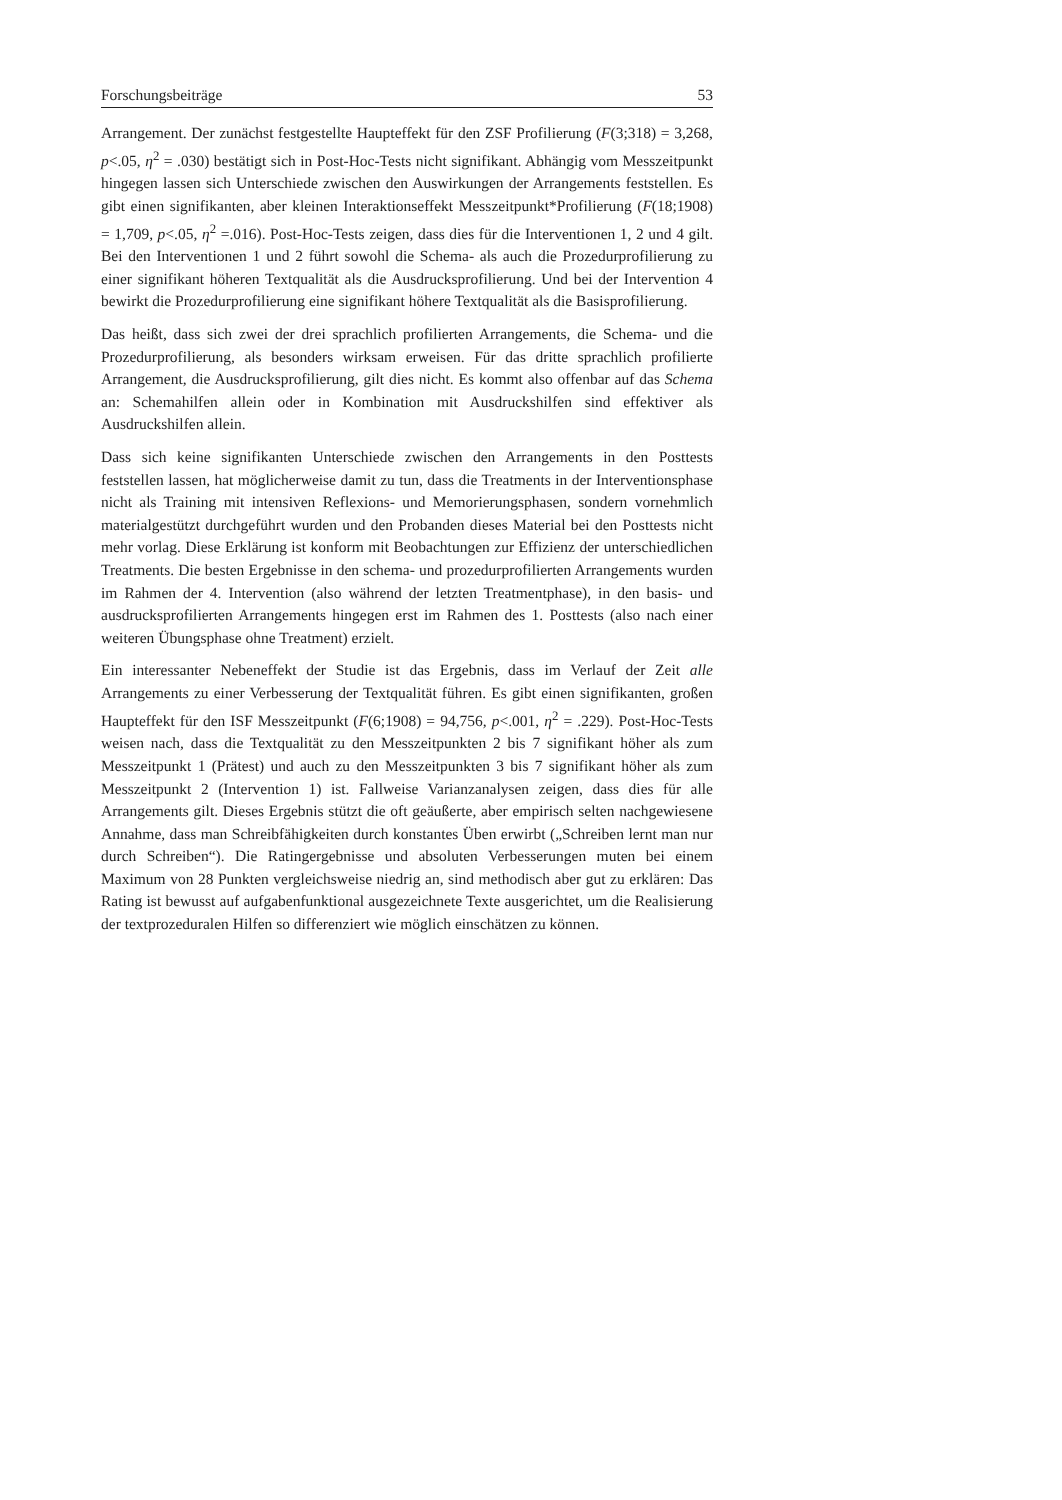Forschungsbeiträge 53
Arrangement. Der zunächst festgestellte Haupteffekt für den ZSF Profilierung (F(3;318) = 3,268, p<.05, η<sup>2</sup> = .030) bestätigt sich in Post-Hoc-Tests nicht signifikant. Abhängig vom Messzeitpunkt hingegen lassen sich Unterschiede zwischen den Auswirkungen der Arrangements feststellen. Es gibt einen signifikanten, aber kleinen Interaktionseffekt Messzeitpunkt*Profilierung (F(18;1908) = 1,709, p<.05, η<sup>2</sup> =.016). Post-Hoc-Tests zeigen, dass dies für die Interventionen 1, 2 und 4 gilt. Bei den Interventionen 1 und 2 führt sowohl die Schema- als auch die Prozedurprofilierung zu einer signifikant höheren Textqualität als die Ausdrucksprofilierung. Und bei der Intervention 4 bewirkt die Prozedurprofilierung eine signifikant höhere Textqualität als die Basisprofilierung.
Das heißt, dass sich zwei der drei sprachlich profilierten Arrangements, die Schema- und die Prozedurprofilierung, als besonders wirksam erweisen. Für das dritte sprachlich profilierte Arrangement, die Ausdrucksprofilierung, gilt dies nicht. Es kommt also offenbar auf das Schema an: Schemahilfen allein oder in Kombination mit Ausdruckshilfen sind effektiver als Ausdruckshilfen allein.
Dass sich keine signifikanten Unterschiede zwischen den Arrangements in den Posttests feststellen lassen, hat möglicherweise damit zu tun, dass die Treatments in der Interventionsphase nicht als Training mit intensiven Reflexions- und Memorierungsphasen, sondern vornehmlich materialgestützt durchgeführt wurden und den Probanden dieses Material bei den Posttests nicht mehr vorlag. Diese Erklärung ist konform mit Beobachtungen zur Effizienz der unterschiedlichen Treatments. Die besten Ergebnisse in den schema- und prozedurprofilierten Arrangements wurden im Rahmen der 4. Intervention (also während der letzten Treatmentphase), in den basis- und ausdrucksprofilierten Arrangements hingegen erst im Rahmen des 1. Posttests (also nach einer weiteren Übungsphase ohne Treatment) erzielt.
Ein interessanter Nebeneffekt der Studie ist das Ergebnis, dass im Verlauf der Zeit alle Arrangements zu einer Verbesserung der Textqualität führen. Es gibt einen signifikanten, großen Haupteffekt für den ISF Messzeitpunkt (F(6;1908) = 94,756, p<.001, η<sup>2</sup> = .229). Post-Hoc-Tests weisen nach, dass die Textqualität zu den Messzeitpunkten 2 bis 7 signifikant höher als zum Messzeitpunkt 1 (Prätest) und auch zu den Messzeitpunkten 3 bis 7 signifikant höher als zum Messzeitpunkt 2 (Intervention 1) ist. Fallweise Varianzanalysen zeigen, dass dies für alle Arrangements gilt. Dieses Ergebnis stützt die oft geäußerte, aber empirisch selten nachgewiesene Annahme, dass man Schreibfähigkeiten durch konstantes Üben erwirbt („Schreiben lernt man nur durch Schreiben“). Die Ratingergebnisse und absoluten Verbesserungen muten bei einem Maximum von 28 Punkten vergleichsweise niedrig an, sind methodisch aber gut zu erklären: Das Rating ist bewusst auf aufgabenfunktional ausgezeichnete Texte ausgerichtet, um die Realisierung der textprozeduralen Hilfen so differenziert wie möglich einschätzen zu können.